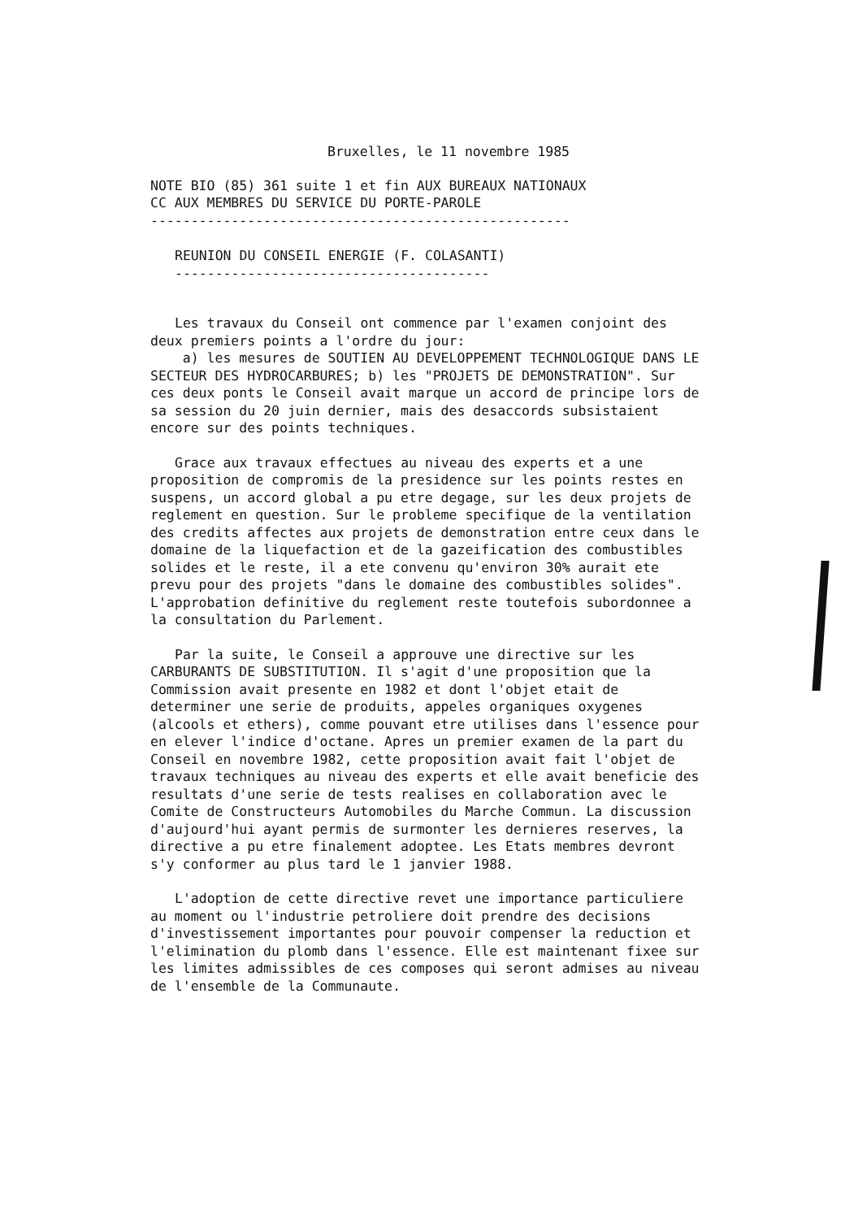Bruxelles, le 11 novembre 1985
NOTE BIO (85) 361 suite 1 et fin AUX BUREAUX NATIONAUX
CC AUX MEMBRES DU SERVICE DU PORTE-PAROLE
----------------------------------------------------
REUNION DU CONSEIL ENERGIE (F. COLASANTI)
---------------------------------------
Les travaux du Conseil ont commence par l'examen conjoint des deux premiers points a l'ordre du jour:
a) les mesures de SOUTIEN AU DEVELOPPEMENT TECHNOLOGIQUE DANS LE SECTEUR DES HYDROCARBURES; b) les "PROJETS DE DEMONSTRATION". Sur ces deux ponts le Conseil avait marque un accord de principe lors de sa session du 20 juin dernier, mais des desaccords subsistaient encore sur des points techniques.
Grace aux travaux effectues au niveau des experts et a une proposition de compromis de la presidence sur les points restes en suspens, un accord global a pu etre degage, sur les deux projets de reglement en question. Sur le probleme specifique de la ventilation des credits affectes aux projets de demonstration entre ceux dans le domaine de la liquefaction et de la gazeification des combustibles solides et le reste, il a ete convenu qu'environ 30% aurait ete prevu pour des projets "dans le domaine des combustibles solides". L'approbation definitive du reglement reste toutefois subordonnee a la consultation du Parlement.
Par la suite, le Conseil a approuve une directive sur les CARBURANTS DE SUBSTITUTION. Il s'agit d'une proposition que la Commission avait presente en 1982 et dont l'objet etait de determiner une serie de produits, appeles organiques oxygenes (alcools et ethers), comme pouvant etre utilises dans l'essence pour en elever l'indice d'octane. Apres un premier examen de la part du Conseil en novembre 1982, cette proposition avait fait l'objet de travaux techniques au niveau des experts et elle avait beneficie des resultats d'une serie de tests realises en collaboration avec le Comite de Constructeurs Automobiles du Marche Commun. La discussion d'aujourd'hui ayant permis de surmonter les dernieres reserves, la directive a pu etre finalement adoptee. Les Etats membres devront s'y conformer au plus tard le 1 janvier 1988.
L'adoption de cette directive revet une importance particuliere au moment ou l'industrie petroliere doit prendre des decisions d'investissement importantes pour pouvoir compenser la reduction et l'elimination du plomb dans l'essence. Elle est maintenant fixee sur les limites admissibles de ces composes qui seront admises au niveau de l'ensemble de la Communaute.